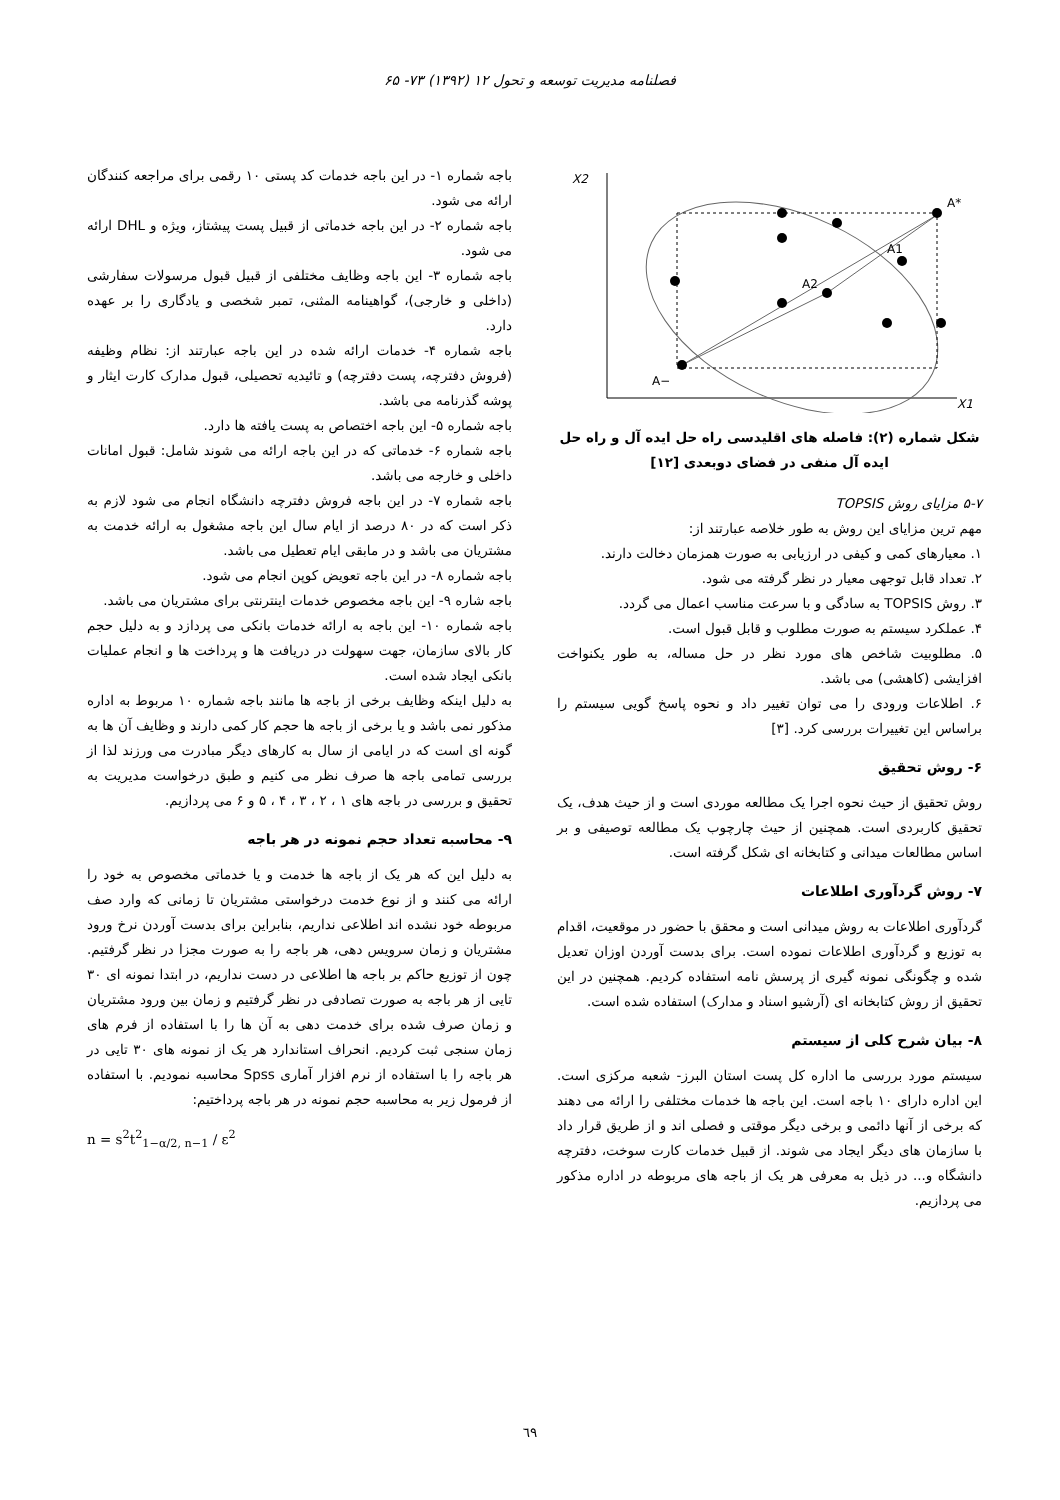فصلنامه مدیریت توسعه و تحول ۱۲ (۱۳۹۲) ۷۳- ۶۵
X2
X1
A*
A1
A2
A−
شکل شماره (۲): فاصله های اقلیدسی راه حل ایده آل و راه حل ایده آل منفی در فضای دوبعدی [۱۲]
۵-۷ مزایای روش TOPSIS
مهم ترین مزایای این روش به طور خلاصه عبارتند از:
۱. معیارهای کمی و کیفی در ارزیابی به صورت همزمان دخالت دارند.
۲. تعداد قابل توجهی معیار در نظر گرفته می شود.
۳. روش TOPSIS به سادگی و با سرعت مناسب اعمال می گردد.
۴. عملکرد سیستم به صورت مطلوب و قابل قبول است.
۵. مطلوبیت شاخص های مورد نظر در حل مساله، به طور یکنواخت افزایشی (کاهشی) می باشد.
۶. اطلاعات ورودی را می توان تغییر داد و نحوه پاسخ گویی سیستم را براساس این تغییرات بررسی کرد. [۳]
۶- روش تحقیق
روش تحقیق از حیث نحوه اجرا یک مطالعه موردی است و از حیث هدف، یک تحقیق کاربردی است. همچنین از حیث چارچوب یک مطالعه توصیفی و بر اساس مطالعات میدانی و کتابخانه ای شکل گرفته است.
۷- روش گردآوری اطلاعات
گردآوری اطلاعات به روش میدانی است و محقق با حضور در موقعیت، اقدام به توزیع و گردآوری اطلاعات نموده است. برای بدست آوردن اوزان تعدیل شده و چگونگی نمونه گیری از پرسش نامه استفاده کردیم. همچنین در این تحقیق از روش کتابخانه ای (آرشیو اسناد و مدارک) استفاده شده است.
۸- بیان شرح کلی از سیستم
سیستم مورد بررسی ما اداره کل پست استان البرز- شعبه مرکزی است. این اداره دارای ۱۰ باجه است. این باجه ها خدمات مختلفی را ارائه می دهند که برخی از آنها دائمی و برخی دیگر موقتی و فصلی اند و از طریق قرار داد با سازمان های دیگر ایجاد می شوند. از قبیل خدمات کارت سوخت، دفترچه دانشگاه و... در ذیل به معرفی هر یک از باجه های مربوطه در اداره مذکور می پردازیم.
باجه شماره ۱- در این باجه خدمات کد پستی ۱۰ رقمی برای مراجعه کنندگان ارائه می شود.
باجه شماره ۲- در این باجه خدماتی از قبیل پست پیشتاز، ویژه و DHL ارائه می شود.
باجه شماره ۳- این باجه وظایف مختلفی از قبیل قبول مرسولات سفارشی (داخلی و خارجی)، گواهینامه المثنی، تمبر شخصی و یادگاری را بر عهده دارد.
باجه شماره ۴- خدمات ارائه شده در این باجه عبارتند از: نظام وظیفه (فروش دفترچه، پست دفترچه) و تائیدیه تحصیلی، قبول مدارک کارت ایثار و پوشه گذرنامه می باشد.
باجه شماره ۵- این باجه اختصاص به پست یافته ها دارد.
باجه شماره ۶- خدماتی که در این باجه ارائه می شوند شامل: قبول امانات داخلی و خارجه می باشد.
باجه شماره ۷- در این باجه فروش دفترچه دانشگاه انجام می شود لازم به ذکر است که در ۸۰ درصد از ایام سال این باجه مشغول به ارائه خدمت به مشتریان می باشد و در مابقی ایام تعطیل می باشد.
باجه شماره ۸- در این باجه تعویض کوپن انجام می شود.
باجه شاره ۹- این باجه مخصوص خدمات اینترنتی برای مشتریان می باشد.
باجه شماره ۱۰- این باجه به ارائه خدمات بانکی می پردازد و به دلیل حجم کار بالای سازمان، جهت سهولت در دریافت ها و پرداخت ها و انجام عملیات بانکی ایجاد شده است.
به دلیل اینکه وظایف برخی از باجه ها مانند باجه شماره ۱۰ مربوط به اداره مذکور نمی باشد و یا برخی از باجه ها حجم کار کمی دارند و وظایف آن ها به گونه ای است که در ایامی از سال به کارهای دیگر مبادرت می ورزند لذا از بررسی تمامی باجه ها صرف نظر می کنیم و طبق درخواست مدیریت به تحقیق و بررسی در باجه های ۱ ، ۲ ، ۳ ، ۴ ، ۵ و ۶ می پردازیم.
۹- محاسبه تعداد حجم نمونه در هر باجه
به دلیل این که هر یک از باجه ها خدمت و یا خدماتی مخصوص به خود را ارائه می کنند و از نوع خدمت درخواستی مشتریان تا زمانی که وارد صف مربوطه خود نشده اند اطلاعی نداریم، بنابراین برای بدست آوردن نرخ ورود مشتریان و زمان سرویس دهی، هر باجه را به صورت مجزا در نظر گرفتیم. چون از توزیع حاکم بر باجه ها اطلاعی در دست نداریم، در ابتدا نمونه ای ۳۰ تایی از هر باجه به صورت تصادفی در نظر گرفتیم و زمان بین ورود مشتریان و زمان صرف شده برای خدمت دهی به آن ها را با استفاده از فرم های زمان سنجی ثبت کردیم. انحراف استاندارد هر یک از نمونه های ۳۰ تایی در هر باجه را با استفاده از نرم افزار آماری Spss محاسبه نمودیم. با استفاده از فرمول زیر به محاسبه حجم نمونه در هر باجه پرداختیم:
n = s<sup>2</sup>t<sup>2</sup><sub>1−α/2, n−1</sub> / ε<sup>2</sup>
٦٩